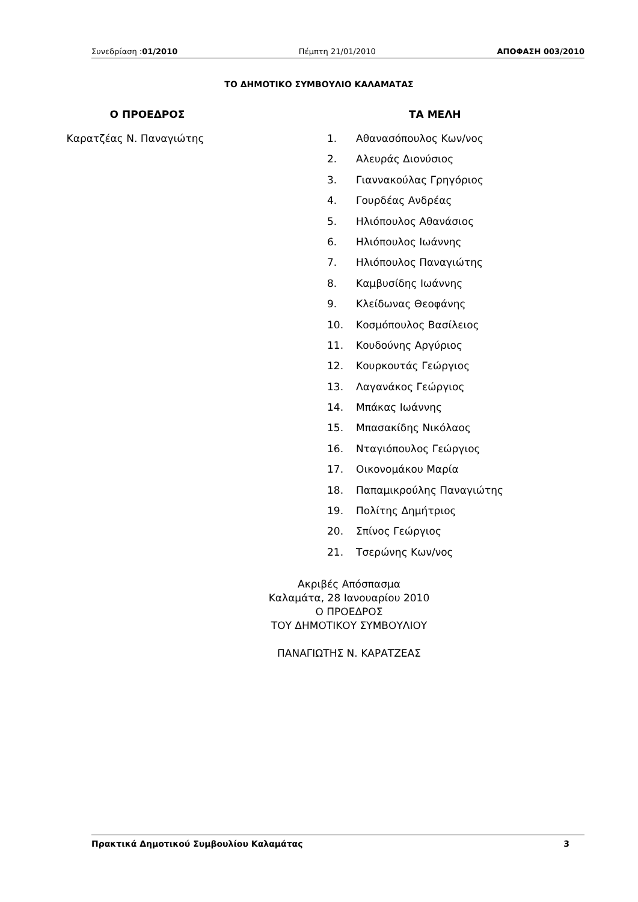Συνεδρίαση :01/2010 Πέμπτη 21/01/2010 ΑΠΟΦΑΣΗ 003/2010
ΤΟ ΔΗΜΟΤΙΚΟ ΣΥΜΒΟΥΛΙΟ ΚΑΛΑΜΑΤΑΣ
Ο ΠΡΟΕΔΡΟΣ
Καρατζέας Ν. Παναγιώτης
ΤΑ ΜΕΛΗ
1. Αθανασόπουλος Κων/νος
2. Αλευράς Διονύσιος
3. Γιαννακούλας Γρηγόριος
4. Γουρδέας Ανδρέας
5. Ηλιόπουλος Αθανάσιος
6. Ηλιόπουλος Ιωάννης
7. Ηλιόπουλος Παναγιώτης
8. Καμβυσίδης Ιωάννης
9. Κλείδωνας Θεοφάνης
10. Κοσμόπουλος Βασίλειος
11. Κουδούνης Αργύριος
12. Κουρκουτάς Γεώργιος
13. Λαγανάκος Γεώργιος
14. Μπάκας Ιωάννης
15. Μπασακίδης Νικόλαος
16. Νταγιόπουλος Γεώργιος
17. Οικονομάκου Μαρία
18. Παπαμικρούλης Παναγιώτης
19. Πολίτης Δημήτριος
20. Σπίνος Γεώργιος
21. Τσερώνης Κων/νος
Ακριβές Απόσπασμα
Καλαμάτα, 28 Ιανουαρίου 2010
Ο ΠΡΟΕΔΡΟΣ
ΤΟΥ ΔΗΜΟΤΙΚΟΥ ΣΥΜΒΟΥΛΙΟΥ
ΠΑΝΑΓΙΩΤΗΣ Ν. ΚΑΡΑΤΖΕΑΣ
Πρακτικά Δημοτικού Συμβουλίου Καλαμάτας 3